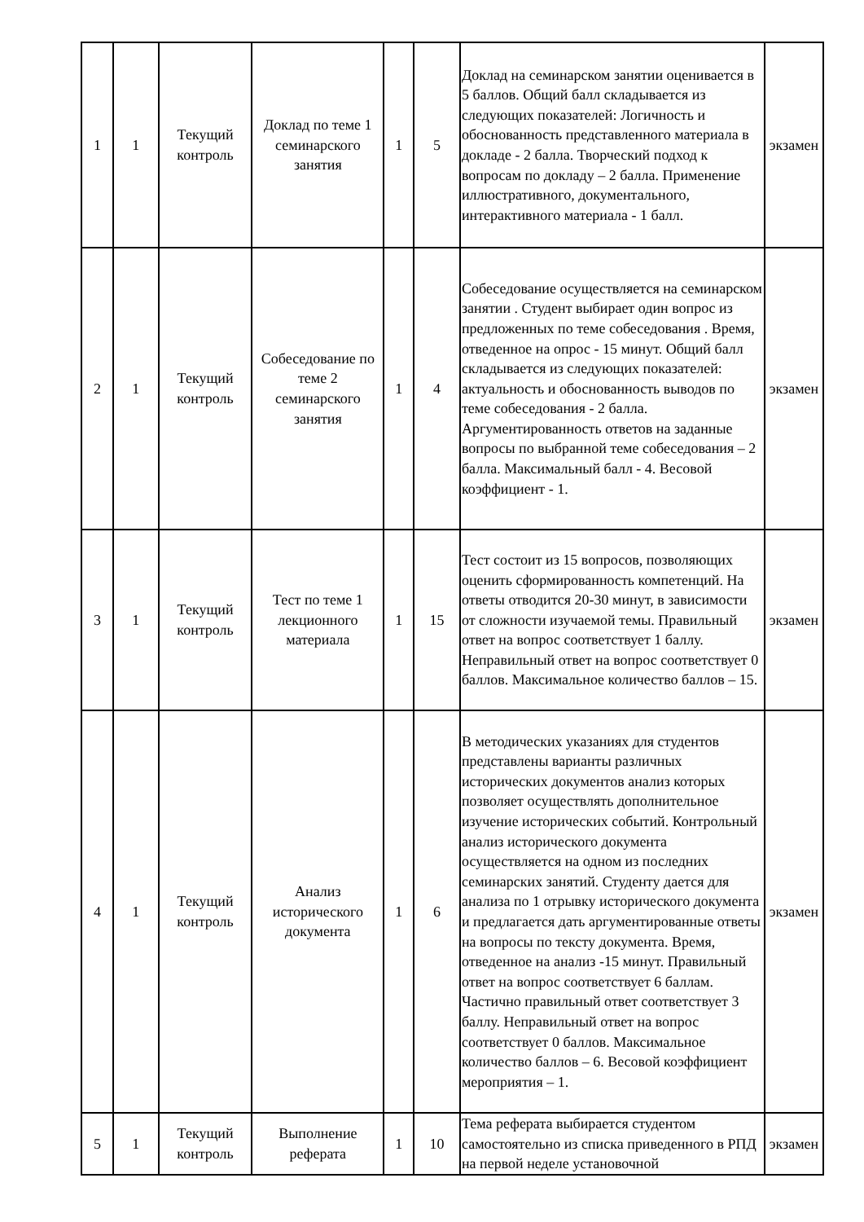| 1 | 1 | Текущий контроль | Доклад по теме 1 семинарского занятия | 1 | 5 | Доклад на семинарском занятии оценивается в 5 баллов. Общий балл складывается из следующих показателей: Логичность и обоснованность представленного материала в докладе - 2 балла. Творческий подход к вопросам по докладу – 2 балла. Применение иллюстративного, документального, интерактивного материала - 1 балл. | экзамен |
| 2 | 1 | Текущий контроль | Собеседование по теме 2 семинарского занятия | 1 | 4 | Собеседование осуществляется на семинарском занятии . Студент выбирает один вопрос из предложенных по теме собеседования . Время, отведенное на опрос - 15 минут. Общий балл складывается из следующих показателей: актуальность и обоснованность выводов по теме собеседования - 2 балла. Аргументированность ответов на заданные вопросы по выбранной теме собеседования – 2 балла. Максимальный балл - 4. Весовой коэффициент - 1. | экзамен |
| 3 | 1 | Текущий контроль | Тест по теме 1 лекционного материала | 1 | 15 | Тест состоит из 15 вопросов, позволяющих оценить сформированность компетенций. На ответы отводится 20-30 минут, в зависимости от сложности изучаемой темы. Правильный ответ на вопрос соответствует 1 баллу. Неправильный ответ на вопрос соответствует 0 баллов. Максимальное количество баллов – 15. | экзамен |
| 4 | 1 | Текущий контроль | Анализ исторического документа | 1 | 6 | В методических указаниях для студентов представлены варианты различных исторических документов анализ которых позволяет осуществлять дополнительное изучение исторических событий. Контрольный анализ исторического документа осуществляется на одном из последних семинарских занятий. Студенту дается для анализа по 1 отрывку исторического документа и предлагается дать аргументированные ответы на вопросы по тексту документа. Время, отведенное на анализ -15 минут. Правильный ответ на вопрос соответствует 6 баллам. Частично правильный ответ соответствует 3 баллу. Неправильный ответ на вопрос соответствует 0 баллов. Максимальное количество баллов – 6. Весовой коэффициент мероприятия – 1. | экзамен |
| 5 | 1 | Текущий контроль | Выполнение реферата | 1 | 10 | Тема реферата выбирается студентом самостоятельно из списка приведенного в РПД на первой неделе установочной | экзамен |